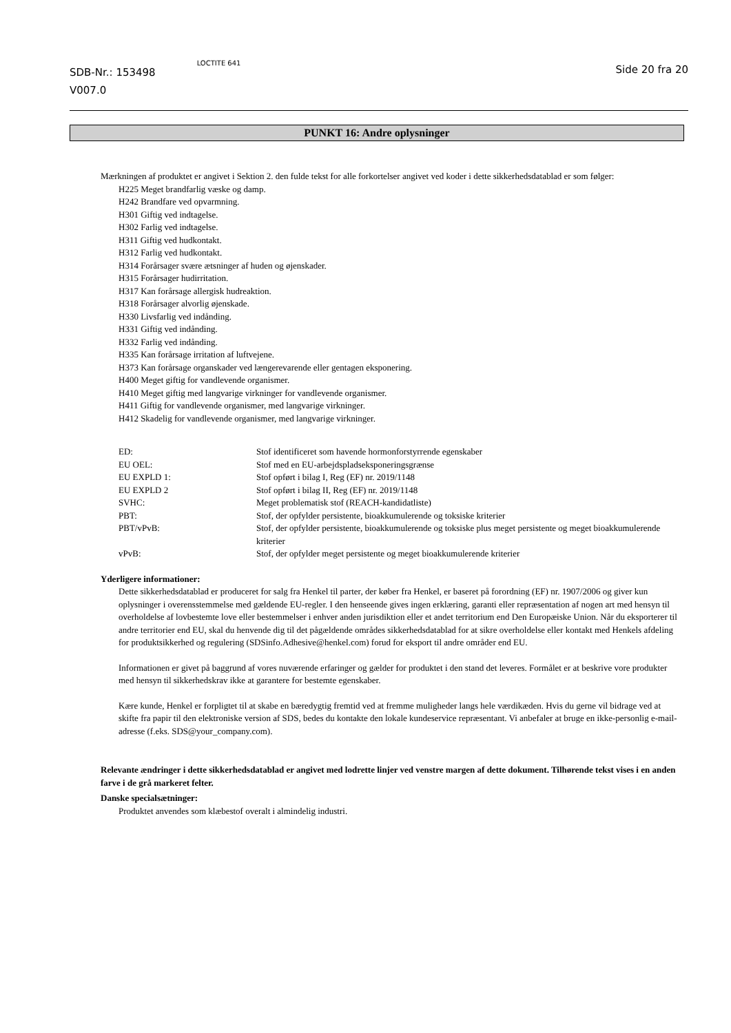SDB-Nr.: 153498
V007.0
LOCTITE 641
Side 20 fra 20
PUNKT 16: Andre oplysninger
Mærkningen af produktet er angivet i Sektion 2. den fulde tekst for alle forkortelser angivet ved koder i dette sikkerhedsdatablad er som følger:
H225 Meget brandfarlig væske og damp.
H242 Brandfare ved opvarmning.
H301 Giftig ved indtagelse.
H302 Farlig ved indtagelse.
H311 Giftig ved hudkontakt.
H312 Farlig ved hudkontakt.
H314 Forårsager svære ætsninger af huden og øjenskader.
H315 Forårsager hudirritation.
H317 Kan forårsage allergisk hudreaktion.
H318 Forårsager alvorlig øjenskade.
H330 Livsfarlig ved indånding.
H331 Giftig ved indånding.
H332 Farlig ved indånding.
H335 Kan forårsage irritation af luftvejene.
H373 Kan forårsage organskader ved længerevarende eller gentagen eksponering.
H400 Meget giftig for vandlevende organismer.
H410 Meget giftig med langvarige virkninger for vandlevende organismer.
H411 Giftig for vandlevende organismer, med langvarige virkninger.
H412 Skadelig for vandlevende organismer, med langvarige virkninger.
| ED: | Stof identificeret som havende hormonforstyrrende egenskaber |
| EU OEL: | Stof med en EU-arbejdspladseksponeringsgrænse |
| EU EXPLD 1: | Stof opført i bilag I, Reg (EF) nr. 2019/1148 |
| EU EXPLD 2 | Stof opført i bilag II, Reg (EF) nr. 2019/1148 |
| SVHC: | Meget problematisk stof (REACH-kandidatliste) |
| PBT: | Stof, der opfylder persistente, bioakkumulerende og toksiske kriterier |
| PBT/vPvB: | Stof, der opfylder persistente, bioakkumulerende og toksiske plus meget persistente og meget bioakkumulerende kriterier |
| vPvB: | Stof, der opfylder meget persistente og meget bioakkumulerende kriterier |
Yderligere informationer:
Dette sikkerhedsdatablad er produceret for salg fra Henkel til parter, der køber fra Henkel, er baseret på forordning (EF) nr. 1907/2006 og giver kun oplysninger i overensstemmelse med gældende EU-regler. I den henseende gives ingen erklæring, garanti eller repræsentation af nogen art med hensyn til overholdelse af lovbestemte love eller bestemmelser i enhver anden jurisdiktion eller et andet territorium end Den Europæiske Union. Når du eksporterer til andre territorier end EU, skal du henvende dig til det pågældende områdes sikkerhedsdatablad for at sikre overholdelse eller kontakt med Henkels afdeling for produktsikkerhed og regulering (SDSinfo.Adhesive@henkel.com) forud for eksport til andre områder end EU.
Informationen er givet på baggrund af vores nuværende erfaringer og gælder for produktet i den stand det leveres. Formålet er at beskrive vore produkter med hensyn til sikkerhedskrav ikke at garantere for bestemte egenskaber.
Kære kunde, Henkel er forpligtet til at skabe en bæredygtig fremtid ved at fremme muligheder langs hele værdikæden. Hvis du gerne vil bidrage ved at skifte fra papir til den elektroniske version af SDS, bedes du kontakte den lokale kundeservice repræsentant. Vi anbefaler at bruge en ikke-personlig e-mail-adresse (f.eks. SDS@your_company.com).
Relevante ændringer i dette sikkerhedsdatablad er angivet med lodrette linjer ved venstre margen af dette dokument. Tilhørende tekst vises i en anden farve i de grå markeret felter.
Danske specialsætninger:
Produktet anvendes som klæbestof overalt i almindelig industri.